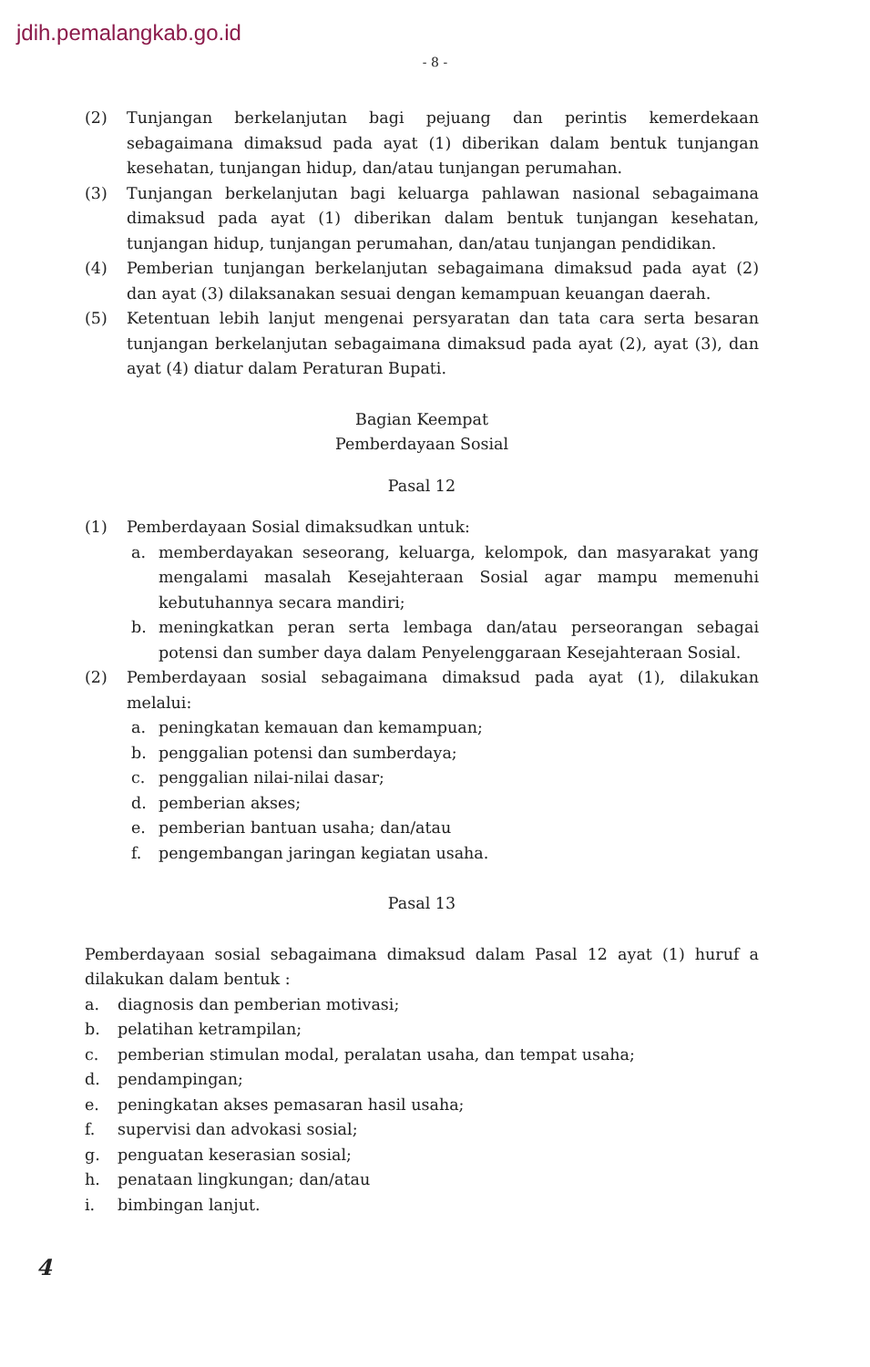jdih.pemalangkab.go.id
- 8 -
(2) Tunjangan berkelanjutan bagi pejuang dan perintis kemerdekaan sebagaimana dimaksud pada ayat (1) diberikan dalam bentuk tunjangan kesehatan, tunjangan hidup, dan/atau tunjangan perumahan.
(3) Tunjangan berkelanjutan bagi keluarga pahlawan nasional sebagaimana dimaksud pada ayat (1) diberikan dalam bentuk tunjangan kesehatan, tunjangan hidup, tunjangan perumahan, dan/atau tunjangan pendidikan.
(4) Pemberian tunjangan berkelanjutan sebagaimana dimaksud pada ayat (2) dan ayat (3) dilaksanakan sesuai dengan kemampuan keuangan daerah.
(5) Ketentuan lebih lanjut mengenai persyaratan dan tata cara serta besaran tunjangan berkelanjutan sebagaimana dimaksud pada ayat (2), ayat (3), dan ayat (4) diatur dalam Peraturan Bupati.
Bagian Keempat
Pemberdayaan Sosial
Pasal 12
(1) Pemberdayaan Sosial dimaksudkan untuk:
a. memberdayakan seseorang, keluarga, kelompok, dan masyarakat yang mengalami masalah Kesejahteraan Sosial agar mampu memenuhi kebutuhannya secara mandiri;
b. meningkatkan peran serta lembaga dan/atau perseorangan sebagai potensi dan sumber daya dalam Penyelenggaraan Kesejahteraan Sosial.
(2) Pemberdayaan sosial sebagaimana dimaksud pada ayat (1), dilakukan melalui:
a. peningkatan kemauan dan kemampuan;
b. penggalian potensi dan sumberdaya;
c. penggalian nilai-nilai dasar;
d. pemberian akses;
e. pemberian bantuan usaha; dan/atau
f. pengembangan jaringan kegiatan usaha.
Pasal 13
Pemberdayaan sosial sebagaimana dimaksud dalam Pasal 12 ayat (1) huruf a dilakukan dalam bentuk :
a. diagnosis dan pemberian motivasi;
b. pelatihan ketrampilan;
c. pemberian stimulan modal, peralatan usaha, dan tempat usaha;
d. pendampingan;
e. peningkatan akses pemasaran hasil usaha;
f. supervisi dan advokasi sosial;
g. penguatan keserasian sosial;
h. penataan lingkungan; dan/atau
i. bimbingan lanjut.
4